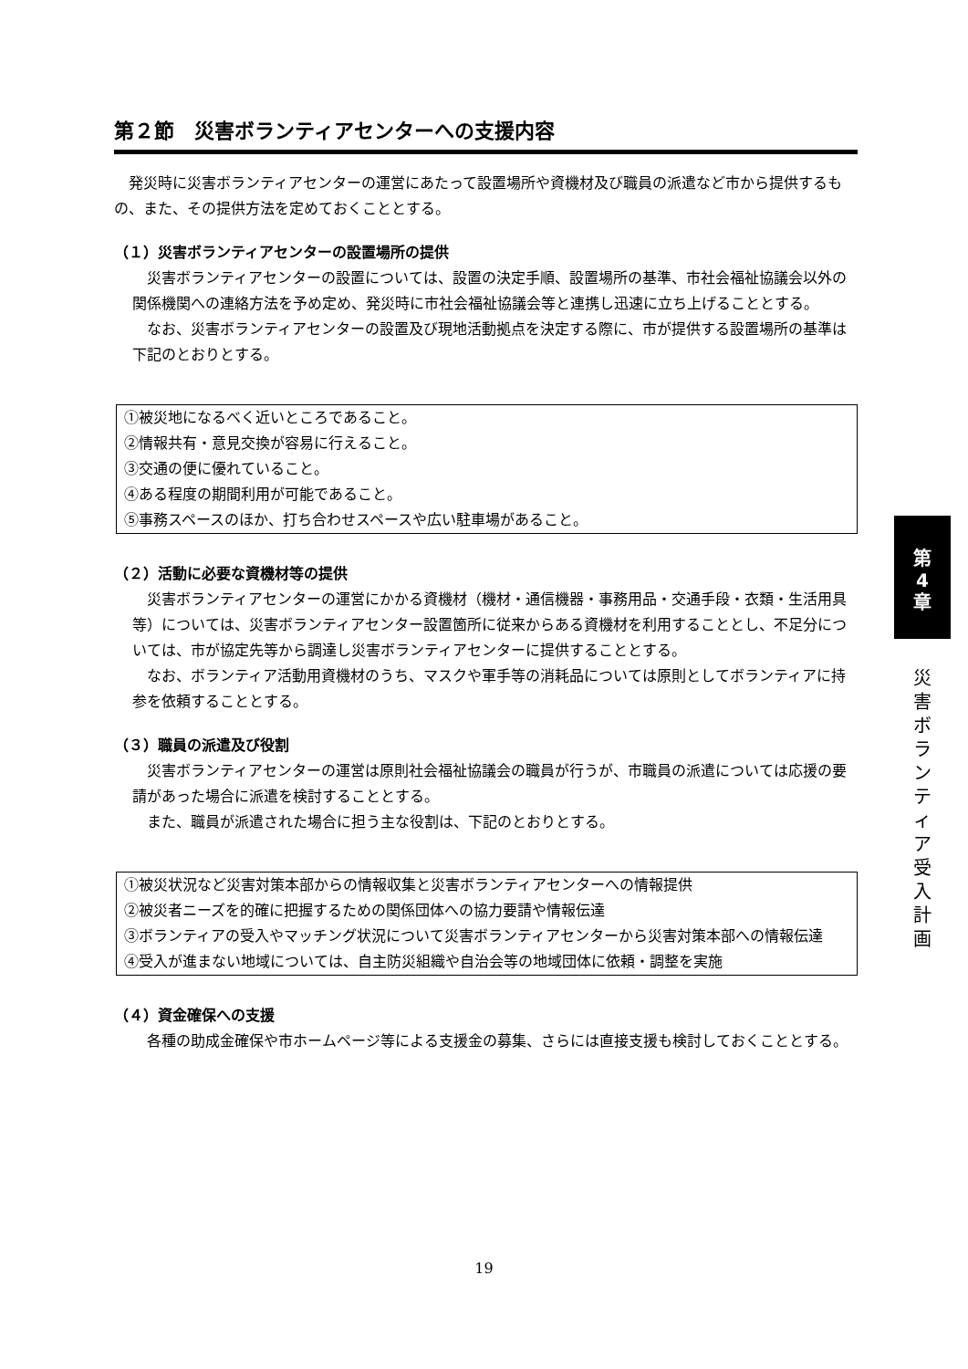第２節　災害ボランティアセンターへの支援内容
発災時に災害ボランティアセンターの運営にあたって設置場所や資機材及び職員の派遣など市から提供するもの、また、その提供方法を定めておくこととする。
（１）災害ボランティアセンターの設置場所の提供
災害ボランティアセンターの設置については、設置の決定手順、設置場所の基準、市社会福祉協議会以外の関係機関への連絡方法を予め定め、発災時に市社会福祉協議会等と連携し迅速に立ち上げることとする。
なお、災害ボランティアセンターの設置及び現地活動拠点を決定する際に、市が提供する設置場所の基準は下記のとおりとする。
①被災地になるべく近いところであること。
②情報共有・意見交換が容易に行えること。
③交通の便に優れていること。
④ある程度の期間利用が可能であること。
⑤事務スペースのほか、打ち合わせスペースや広い駐車場があること。
（２）活動に必要な資機材等の提供
災害ボランティアセンターの運営にかかる資機材（機材・通信機器・事務用品・交通手段・衣類・生活用具等）については、災害ボランティアセンター設置箇所に従来からある資機材を利用することとし、不足分については、市が協定先等から調達し災害ボランティアセンターに提供することとする。
なお、ボランティア活動用資機材のうち、マスクや軍手等の消耗品については原則としてボランティアに持参を依頼することとする。
（３）職員の派遣及び役割
災害ボランティアセンターの運営は原則社会福祉協議会の職員が行うが、市職員の派遣については応援の要請があった場合に派遣を検討することとする。
また、職員が派遣された場合に担う主な役割は、下記のとおりとする。
①被災状況など災害対策本部からの情報収集と災害ボランティアセンターへの情報提供
②被災者ニーズを的確に把握するための関係団体への協力要請や情報伝達
③ボランティアの受入やマッチング状況について災害ボランティアセンターから災害対策本部への情報伝達
④受入が進まない地域については、自主防災組織や自治会等の地域団体に依頼・調整を実施
（４）資金確保への支援
各種の助成金確保や市ホームページ等による支援金の募集、さらには直接支援も検討しておくこととする。
第
4
章
災害ボランティア受入計画
19